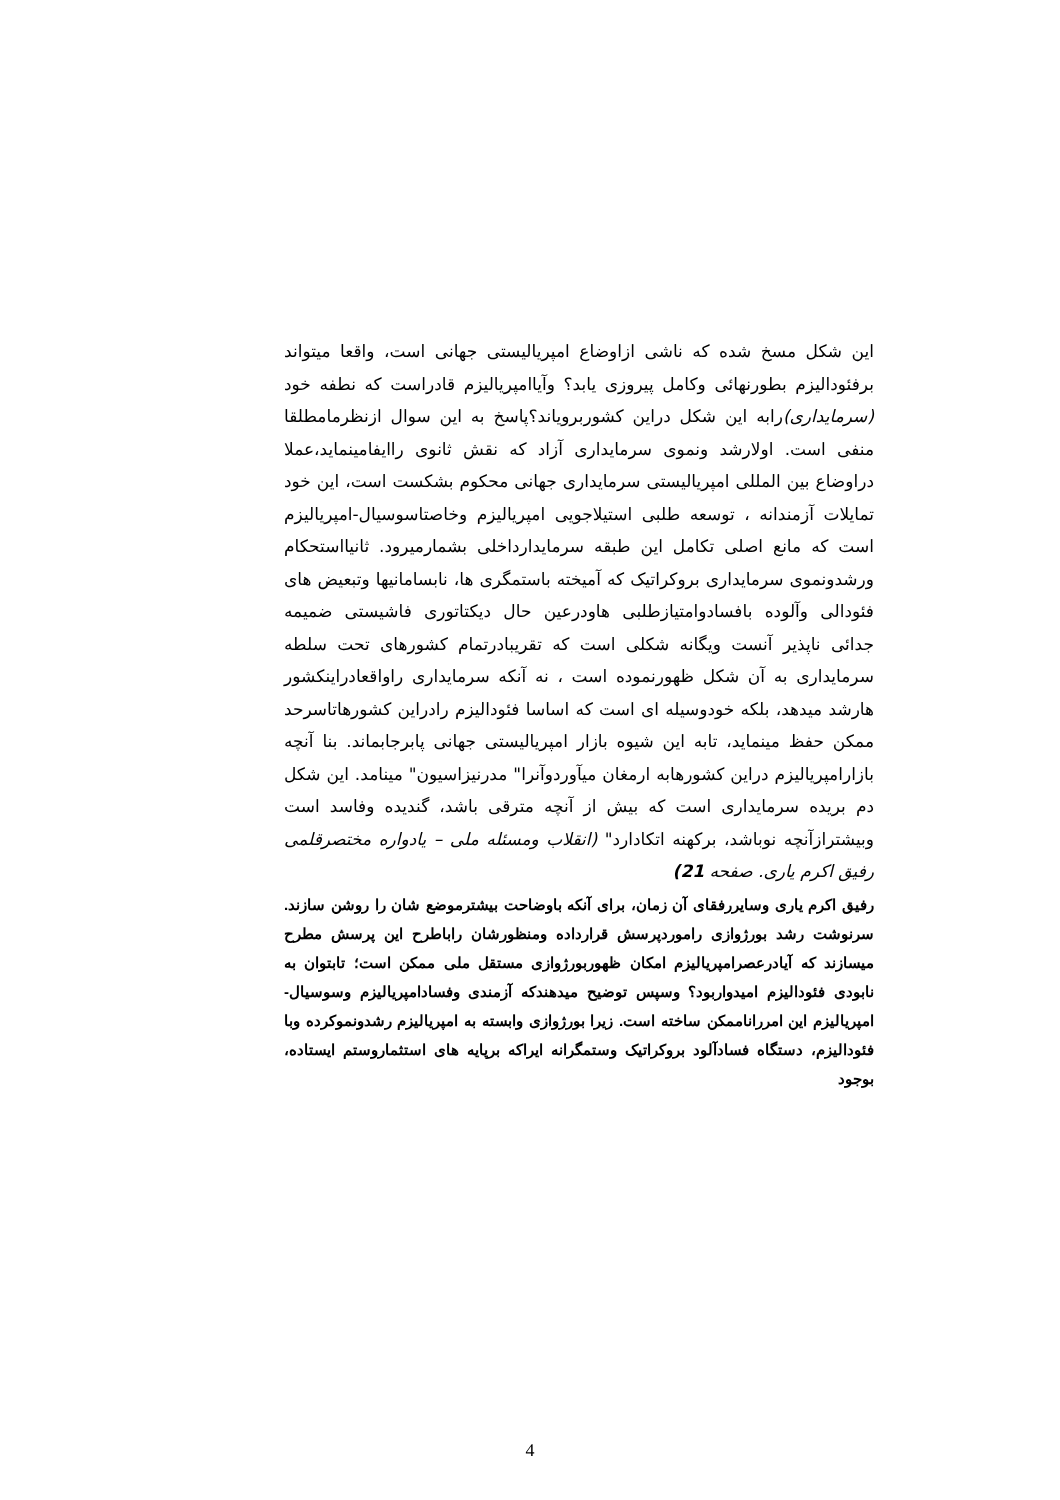این شکل مسخ شده که ناشی ازاوضاع امپریالیستی جهانی است، واقعا میتواند برفئودالیزم بطورنهائی وکامل پیروزی یابد؟ وآیاامپریالیزم قادراست که نطفه خود (سرمایداری) رابه این شکل دراین کشوربرویاند؟پاسخ به این سوال ازنظرمامطلقا منفی است. اولارشد ونموی سرمایداری آزاد که نقش ثانوی راایفامینماید،عملا دراوضاع بین المللی امپریالیستی سرمایداری جهانی محکوم بشکست است، این خود تمایلات آزمندانه ، توسعه طلبی استیلاجویی امپریالیزم وخاصتاسوسیال-امپریالیزم است که مانع اصلی تکامل این طبقه سرمایدارداخلی بشمارمیرود. ثانیااستحکام ورشدونموی سرمایداری بروکراتیک که آمیخته باستمگری ها، نابسامانیها وتبعیض های فئودالی وآلوده بافسادوامتیازطلبی هاودرعین حال دیکتاتوری فاشیستی ضمیمه جدائی ناپذیر آنست ویگانه شکلی است که تقریبادرتمام کشورهای تحت سلطه سرمایداری به آن شکل ظهورنموده است ، نه آنکه سرمایداری راواقعادراینکشور هارشد میدهد، بلکه خودوسیله ای است که اساسا فئودالیزم رادراین کشورهاتاسرحد ممکن حفظ مینماید، تابه این شیوه بازار امپریالیستی جهانی پابرجابماند. بنا آنچه بازارامپریالیزم دراین کشورهابه ارمغان میآوردوآنرا" مدرنیزاسیون" مینامد. این شکل دم بریده سرمایداری است که بیش از آنچه مترقی باشد، گندیده وفاسد است وبیشترازآنچه نوباشد، برکهنه اتکادارد" (انقلاب ومسئله ملی – یادواره مختصرقلمی رفیق اکرم یاری. صفحه 21)
رفیق اکرم یاری وسایررفقای آن زمان، برای آنکه باوضاحت بیشترموضع شان را روشن سازند. سرنوشت رشد بورژوازی راموردپرسش قرارداده ومنظورشان راباطرح این پرسش مطرح میسازند که آیادرعصرامپریالیزم امکان ظهوربورژوازی مستقل ملی ممکن است؛ تابتوان به نابودی فئودالیزم امیدواربود؟ وسپس توضیح میدهندکه آزمندی وفسادامپریالیزم وسوسیال- امپریالیزم این امررانا‌ممکن ساخته است. زیرا بورژوازی وابسته به امپریالیزم رشدونموکرده وبا فئودالیزم، دستگاه فسادآلود بروکراتیک وستمگرانه ایراکه برپایه های استثماروستم ایستاده، بوجود
4